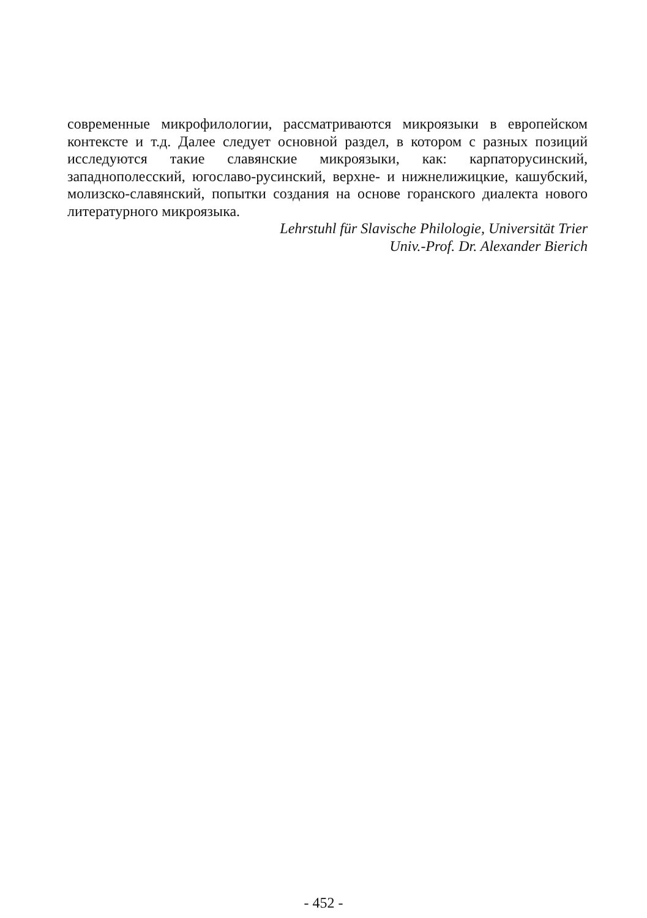современные микрофилологии, рассматриваются микроязыки в европейском контексте и т.д. Далее следует основной раздел, в котором с разных позиций исследуются такие славянские микроязыки, как: карпаторусинский, западнополесский, югославо-русинский, верхне- и нижнелижицкие, кашубский, молизско-славянский, попытки создания на основе горанского диалекта нового литературного микроязыка.
Lehrstuhl für Slavische Philologie, Universität Trier
Univ.-Prof. Dr. Alexander Bierich
- 452 -